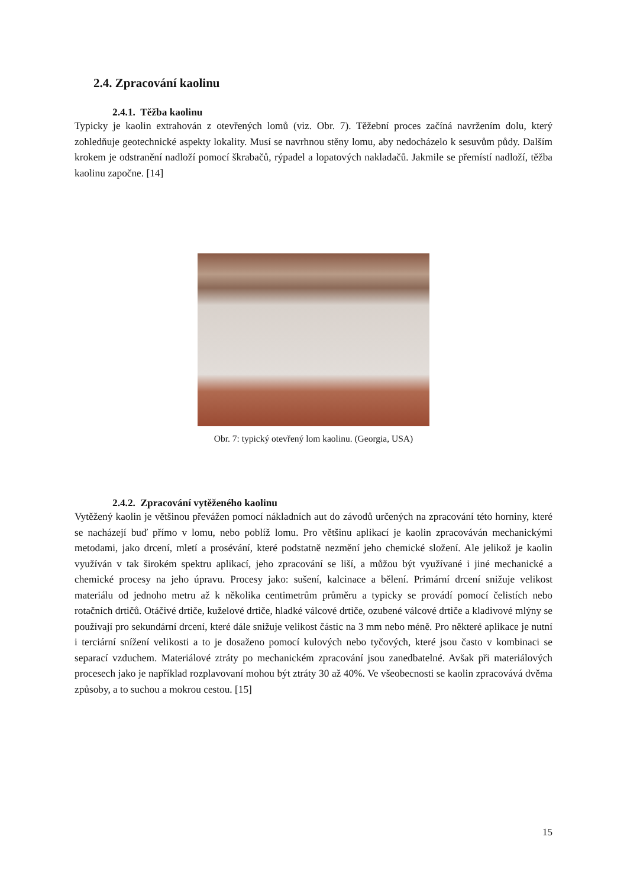2.4. Zpracování kaolinu
2.4.1. Těžba kaolinu
Typicky je kaolin extrahován z otevřených lomů (viz. Obr. 7). Těžební proces začíná navržením dolu, který zohledňuje geotechnické aspekty lokality. Musí se navrhnou stěny lomu, aby nedocházelo k sesuvům půdy. Dalším krokem je odstranění nadloží pomocí škrabačů, rýpadel a lopatových nakladačů. Jakmile se přemístí nadloží, těžba kaolinu započne. [14]
Obr. 7: typický otevřený lom kaolinu. (Georgia, USA)
2.4.2. Zpracování vytěženého kaolinu
Vytěžený kaolin je většinou převážen pomocí nákladních aut do závodů určených na zpracování této horniny, které se nacházejí buď přímo v lomu, nebo poblíž lomu. Pro většinu aplikací je kaolin zpracováván mechanickými metodami, jako drcení, mletí a prosévání, které podstatně nezmění jeho chemické složení. Ale jelikož je kaolin využíván v tak širokém spektru aplikací, jeho zpracování se liší, a můžou být využívané i jiné mechanické a chemické procesy na jeho úpravu. Procesy jako: sušení, kalcinace a bělení. Primární drcení snižuje velikost materiálu od jednoho metru až k několika centimetrům průměru a typicky se provádí pomocí čelistích nebo rotačních drtičů. Otáčivé drtiče, kuželové drtiče, hladké válcové drtiče, ozubené válcové drtiče a kladivové mlýny se používají pro sekundární drcení, které dále snižuje velikost částic na 3 mm nebo méně. Pro některé aplikace je nutní i terciární snížení velikosti a to je dosaženo pomocí kulových nebo tyčových, které jsou často v kombinaci se separací vzduchem. Materiálové ztráty po mechanickém zpracování jsou zanedbatelné. Avšak při materiálových procesech jako je například rozplavovaní mohou být ztráty 30 až 40%. Ve všeobecnosti se kaolin zpracovává dvěma způsoby, a to suchou a mokrou cestou. [15]
15